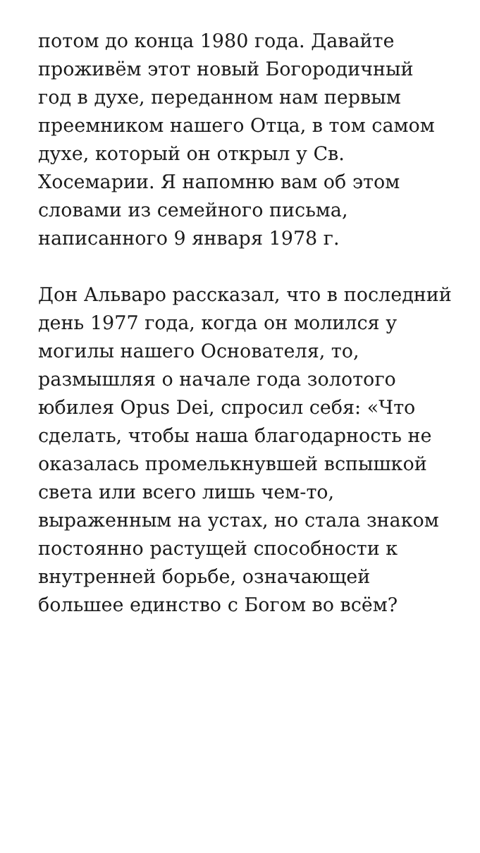потом до конца 1980 года. Давайте проживём этот новый Богородичный год в духе, переданном нам первым преемником нашего Отца, в том самом духе, который он открыл у Св. Хосемарии. Я напомню вам об этом словами из семейного письма, написанного 9 января 1978 г.
Дон Альваро рассказал, что в последний день 1977 года, когда он молился у могилы нашего Основателя, то, размышляя о начале года золотого юбилея Opus Dei, спросил себя: «Что сделать, чтобы наша благодарность не оказалась промелькнувшей вспышкой света или всего лишь чем-то, выраженным на устах, но стала знаком постоянно растущей способности к внутренней борьбе, означающей большее единство с Богом во всём?